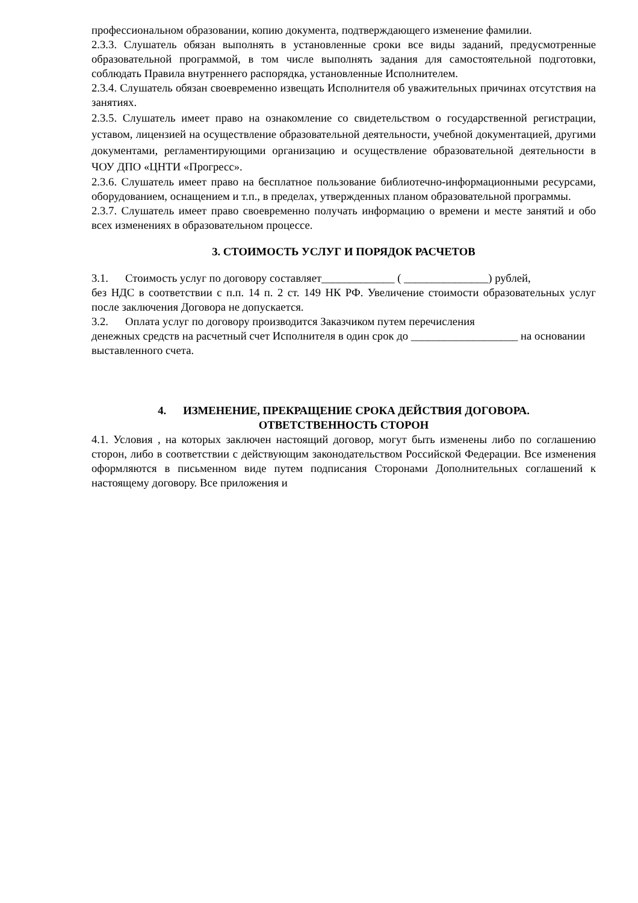профессиональном образовании, копию документа, подтверждающего изменение фамилии.
2.3.3. Слушатель обязан выполнять в установленные сроки все виды заданий, предусмотренные образовательной программой, в том числе выполнять задания для самостоятельной подготовки, соблюдать Правила внутреннего распорядка, установленные Исполнителем.
2.3.4. Слушатель обязан своевременно извещать Исполнителя об уважительных причинах отсутствия на занятиях.
2.3.5. Слушатель имеет право на ознакомление со свидетельством о государственной регистрации, уставом, лицензией на осуществление образовательной деятельности, учебной документацией, другими документами, регламентирующими организацию и осуществление образовательной деятельности в ЧОУ ДПО «ЦНТИ «Прогресс».
2.3.6. Слушатель имеет право на бесплатное пользование библиотечно-информационными ресурсами, оборудованием, оснащением и т.п., в пределах, утвержденных планом образовательной программы.
2.3.7. Слушатель имеет право своевременно получать информацию о времени и месте занятий и обо всех изменениях в образовательном процессе.
3. СТОИМОСТЬ УСЛУГ И ПОРЯДОК РАСЧЕТОВ
3.1. Стоимость услуг по договору составляет_____________ ( _______________) рублей,
без НДС в соответствии с п.п. 14 п. 2 ст. 149 НК РФ. Увеличение стоимости образовательных услуг после заключения Договора не допускается.
3.2. Оплата услуг по договору производится Заказчиком путем перечисления
денежных средств на расчетный счет Исполнителя в один срок до ___________________ на основании выставленного счета.
4. ИЗМЕНЕНИЕ, ПРЕКРАЩЕНИЕ СРОКА ДЕЙСТВИЯ ДОГОВОРА.
ОТВЕТСТВЕННОСТЬ СТОРОН
4.1. Условия , на которых заключен настоящий договор, могут быть изменены либо по соглашению сторон, либо в соответствии с действующим законодательством Российской Федерации. Все изменения оформляются в письменном виде путем подписания Сторонами Дополнительных соглашений к настоящему договору. Все приложения и